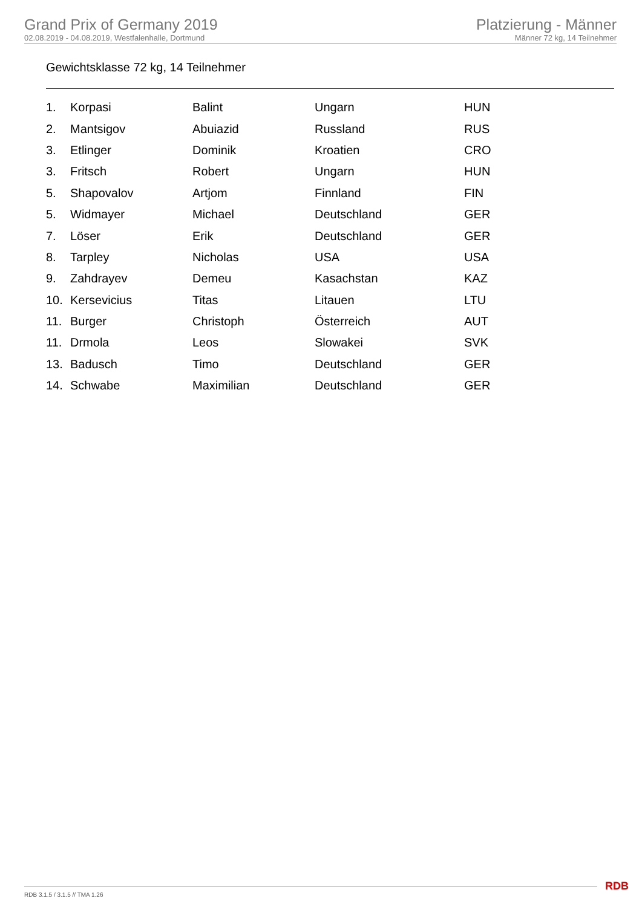Grand Prix of Germany 2019
02.08.2019 - 04.08.2019, Westfalenhalle, Dortmund
Platzierung - Männer
Männer 72 kg, 14 Teilnehmer
Gewichtsklasse 72 kg, 14 Teilnehmer
| 1. | Korpasi | Balint | Ungarn | HUN |
| 2. | Mantsigov | Abuiazid | Russland | RUS |
| 3. | Etlinger | Dominik | Kroatien | CRO |
| 3. | Fritsch | Robert | Ungarn | HUN |
| 5. | Shapovalov | Artjom | Finnland | FIN |
| 5. | Widmayer | Michael | Deutschland | GER |
| 7. | Löser | Erik | Deutschland | GER |
| 8. | Tarpley | Nicholas | USA | USA |
| 9. | Zahdrayev | Demeu | Kasachstan | KAZ |
| 10. | Kersevicius | Titas | Litauen | LTU |
| 11. | Burger | Christoph | Österreich | AUT |
| 11. | Drmola | Leos | Slowakei | SVK |
| 13. | Badusch | Timo | Deutschland | GER |
| 14. | Schwabe | Maximilian | Deutschland | GER |
RDB 3.1.5 / 3.1.5 // TMA 1.26 RDB